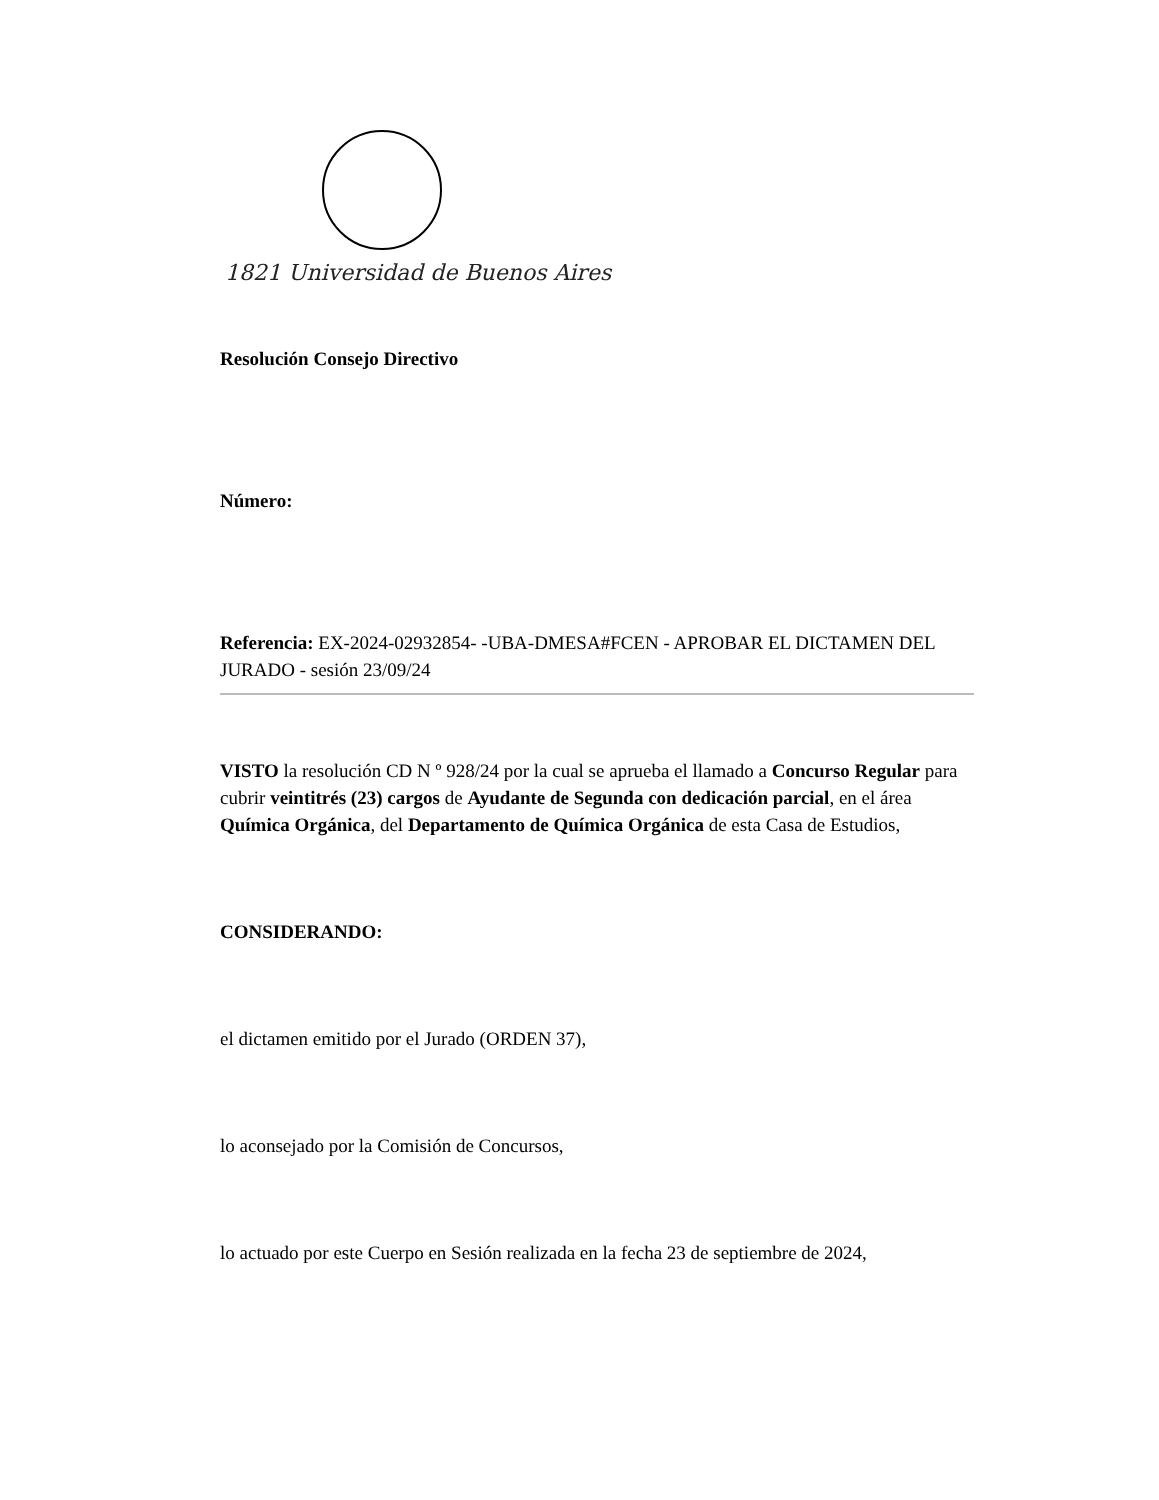1821 Universidad de Buenos Aires
Resolución Consejo Directivo
Número:
Referencia: EX-2024-02932854- -UBA-DMESA#FCEN - APROBAR EL DICTAMEN DEL JURADO - sesión 23/09/24
VISTO la resolución CD N º 928/24 por la cual se aprueba el llamado a Concurso Regular para cubrir veintitrés (23) cargos de Ayudante de Segunda con dedicación parcial, en el área Química Orgánica, del Departamento de Química Orgánica de esta Casa de Estudios,
CONSIDERANDO:
el dictamen emitido por el Jurado (ORDEN 37),
lo aconsejado por la Comisión de Concursos,
lo actuado por este Cuerpo en Sesión realizada en la fecha 23 de septiembre de 2024,